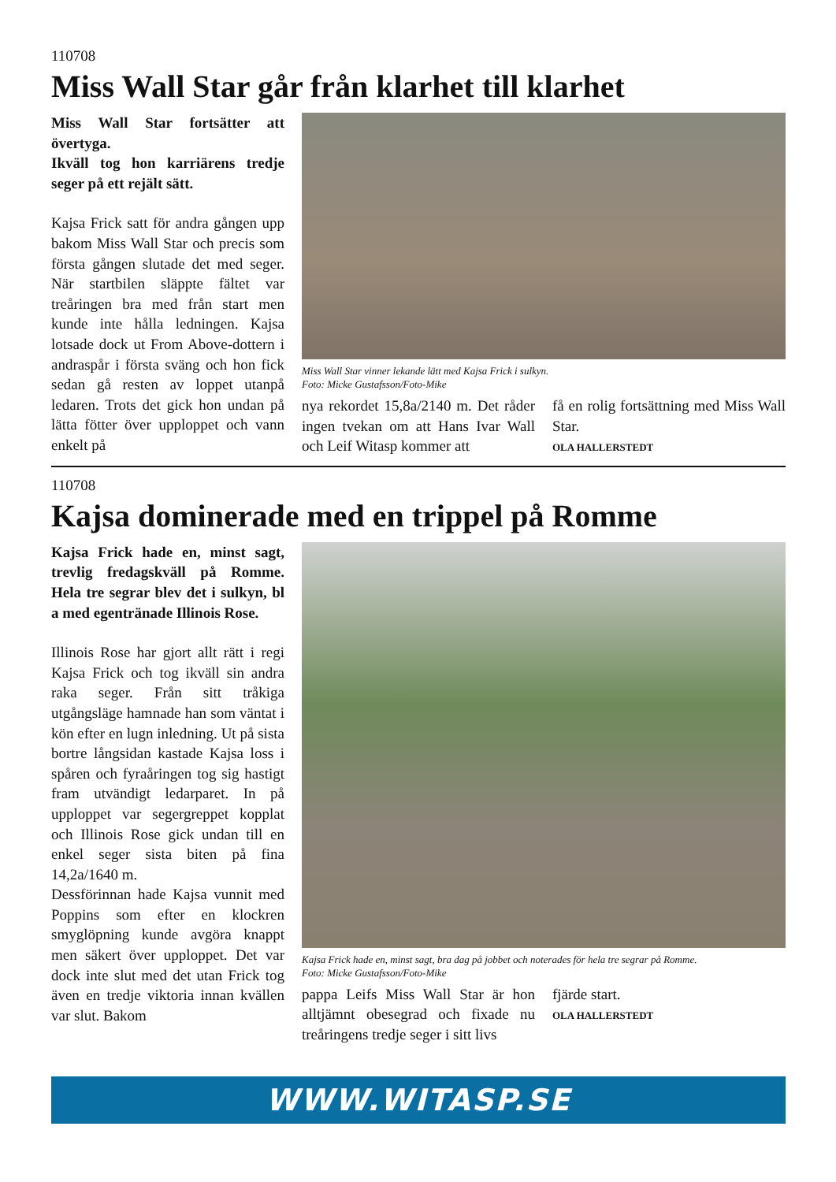110708
Miss Wall Star går från klarhet till klarhet
Miss Wall Star fortsätter att övertyga.
Ikväll tog hon karriärens tredje seger på ett rejält sätt.
Kajsa Frick satt för andra gången upp bakom Miss Wall Star och precis som första gången slutade det med seger. När startbilen släppte fältet var treåringen bra med från start men kunde inte hålla ledningen. Kajsa lotsade dock ut From Above-dottern i andraspår i första sväng och hon fick sedan gå resten av loppet utanpå ledaren. Trots det gick hon undan på lätta fötter över upploppet och vann enkelt på
Miss Wall Star vinner lekande lätt med Kajsa Frick i sulkyn.
Foto: Micke Gustafsson/Foto-Mike
nya rekordet 15,8a/2140 m. Det råder ingen tvekan om att Hans Ivar Wall och Leif Witasp kommer att
få en rolig fortsättning med Miss Wall Star.
OLA HALLERSTEDT
110708
Kajsa dominerade med en trippel på Romme
Kajsa Frick hade en, minst sagt, trevlig fredagskväll på Romme. Hela tre segrar blev det i sulkyn, bl a med egentränade Illinois Rose.
Illinois Rose har gjort allt rätt i regi Kajsa Frick och tog ikväll sin andra raka seger. Från sitt tråkiga utgångsläge hamnade han som väntat i kön efter en lugn inledning. Ut på sista bortre långsidan kastade Kajsa loss i spåren och fyraåringen tog sig hastigt fram utvändigt ledarparet. In på upploppet var segergreppet kopplat och Illinois Rose gick undan till en enkel seger sista biten på fina 14,2a/1640 m.
Dessförinnan hade Kajsa vunnit med Poppins som efter en klockren smyglöpning kunde avgöra knappt men säkert över upploppet. Det var dock inte slut med det utan Frick tog även en tredje viktoria innan kvällen var slut. Bakom
Kajsa Frick hade en, minst sagt, bra dag på jobbet och noterades för hela tre segrar på Romme.
Foto: Micke Gustafsson/Foto-Mike
pappa Leifs Miss Wall Star är hon alltjämnt obesegrad och fixade nu treåringens tredje seger i sitt livs
fjärde start.
OLA HALLERSTEDT
WWW.WITASP.SE